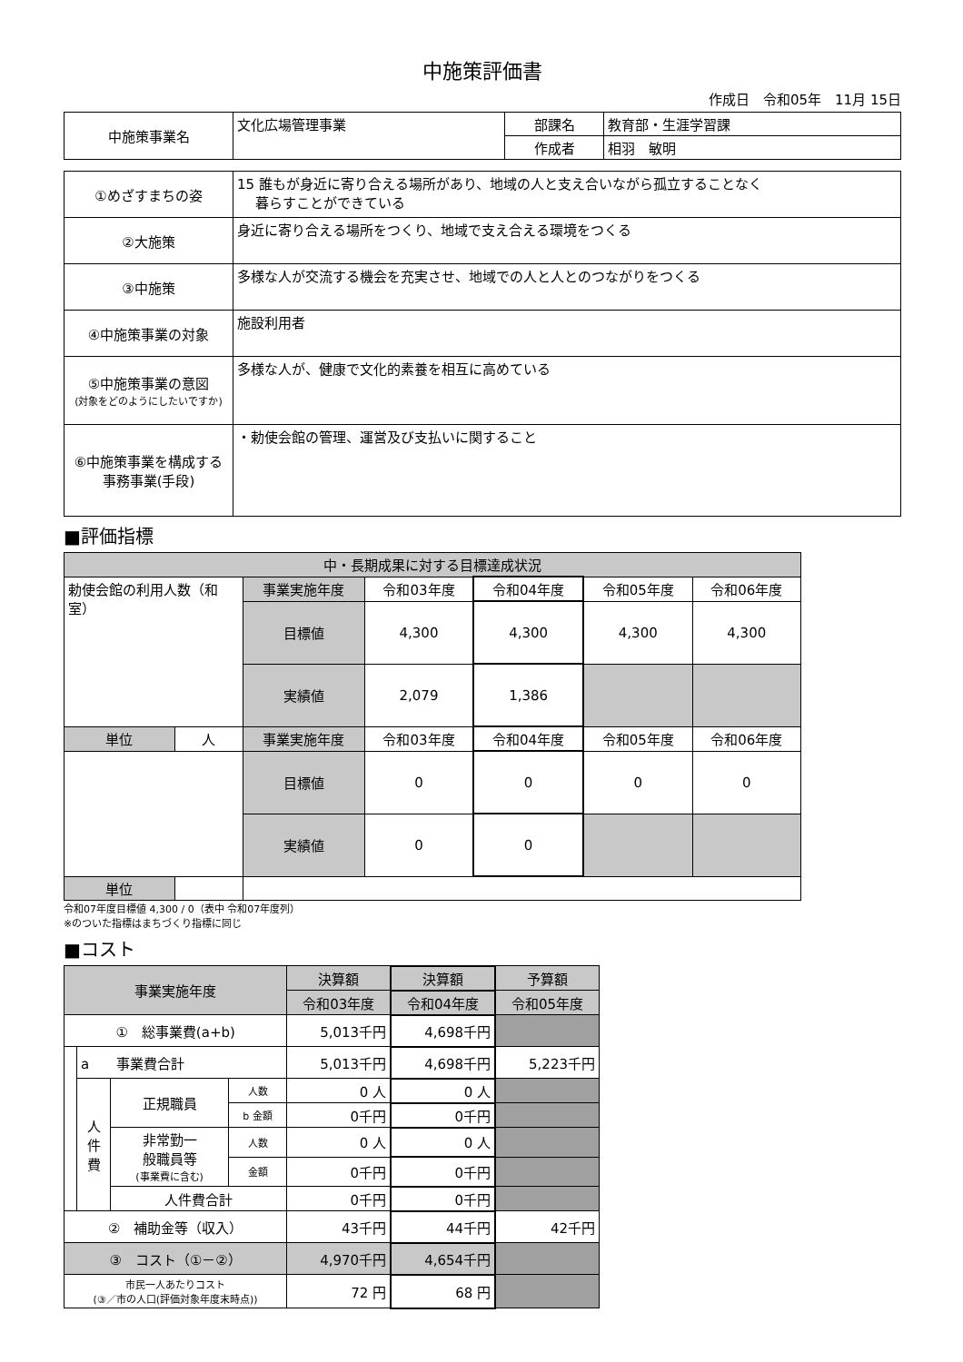中施策評価書
作成日　令和05年　11月 15日
| 中施策事業名 | 文化広場管理事業 | 部課名 | 教育部・生涯学習課 |
| | | 作成者 | 相羽 敏明 |
| ①めざすまちの姿 | 15 誰もが身近に寄り合える場所があり、地域の人と支え合いながら孤立することなく 暮らすことができている |
| ②大施策 | 身近に寄り合える場所をつくり、地域で支え合える環境をつくる |
| ③中施策 | 多様な人が交流する機会を充実させ、地域での人と人とのつながりをつくる |
| ④中施策事業の対象 | 施設利用者 |
| ⑤中施策事業の意図 (対象をどのようにしたいですか) | 多様な人が、健康で文化的素養を相互に高めている |
| ⑥中施策事業を構成する 事務事業(手段) | ・勅使会館の管理、運営及び支払いに関すること |
■評価指標
| 中・長期成果に対する目標達成状況 | | | | | | |
| 勅使会館の利用人数（和室） | | 事業実施年度 | 令和03年度 | 令和04年度 | 令和05年度 | 令和06年度 |
| | | 目標値 | 4,300 | 4,300 | 4,300 | 4,300 |
| | | 実績値 | 2,079 | 1,386 | | |
| 単位 | 人 | 事業実施年度 | 令和03年度 | 令和04年度 | 令和05年度 | 令和06年度 |
| | | 目標値 | 0 | 0 | 0 | 0 |
| | | 実績値 | 0 | 0 | | |
| 単位 | | | | | | |
令和07年度目標値 4,300 / 0（表中 令和07年度列）
※のついた指標はまちづくり指標に同じ
■コスト
| 事業実施年度 | | | | 決算額 | 決算額 | 予算額 |
| | | | | 令和03年度 | 令和04年度 | 令和05年度 |
| ① 総事業費(a+b) | | | | 5,013千円 | 4,698千円 | |
| | a 事業費合計 | | | 5,013千円 | 4,698千円 | 5,223千円 |
| | 人 件 費 | 正規職員 | 人数 | 0 人 | 0 人 | |
| | | | b 金額 | 0千円 | 0千円 | |
| | | 非常勤一 般職員等 (事業費に含む) | 人数 | 0 人 | 0 人 | |
| | | | 金額 | 0千円 | 0千円 | |
| | | 人件費合計 | | 0千円 | 0千円 | |
| ② 補助金等（収入） | | | | 43千円 | 44千円 | 42千円 |
| ③ コスト（①－②） | | | | 4,970千円 | 4,654千円 | |
| 市民一人あたりコスト (③／市の人口(評価対象年度末時点)) | | | | 72 円 | 68 円 | |